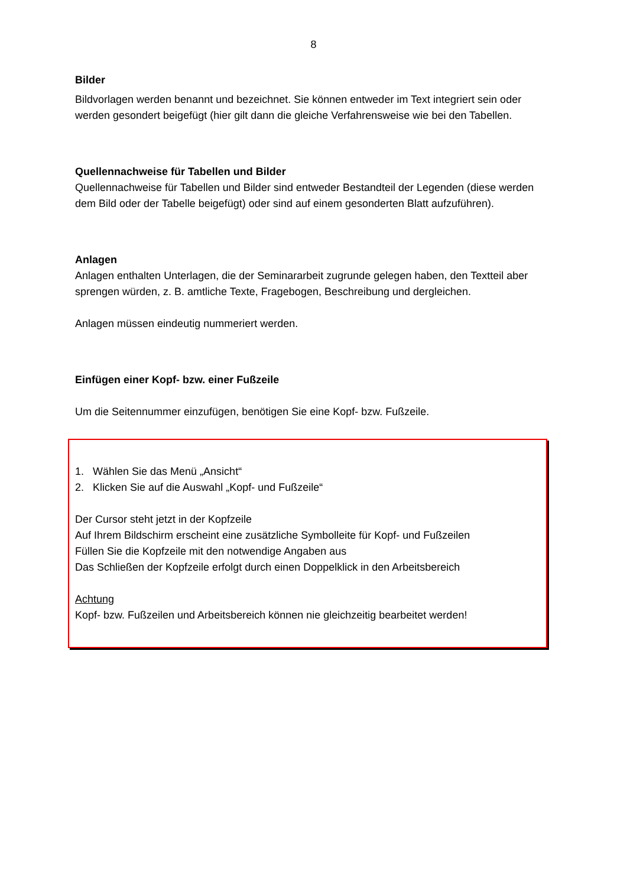8
Bilder
Bildvorlagen werden benannt und bezeichnet. Sie können entweder im Text integriert sein oder werden gesondert beigefügt (hier gilt dann die gleiche Verfahrensweise wie bei den Tabellen.
Quellennachweise für Tabellen und Bilder
Quellennachweise für Tabellen und Bilder sind entweder Bestandteil der Legenden (diese werden dem Bild oder der Tabelle beigefügt) oder sind auf einem gesonderten Blatt aufzuführen).
Anlagen
Anlagen enthalten Unterlagen, die der Seminararbeit zugrunde gelegen haben, den Textteil aber sprengen würden, z. B. amtliche Texte, Fragebogen, Beschreibung und dergleichen.
Anlagen müssen eindeutig nummeriert werden.
Einfügen einer Kopf- bzw. einer Fußzeile
Um die Seitennummer einzufügen, benötigen Sie eine Kopf- bzw. Fußzeile.
1. Wählen Sie das Menü „Ansicht“
2. Klicken Sie auf die Auswahl „Kopf- und Fußzeile“
Der Cursor steht jetzt in der Kopfzeile
Auf Ihrem Bildschirm erscheint eine zusätzliche Symbolleite für Kopf- und Fußzeilen
Füllen Sie die Kopfzeile mit den notwendige Angaben aus
Das Schließen der Kopfzeile erfolgt durch einen Doppelklick in den Arbeitsbereich
Achtung
Kopf- bzw. Fußzeilen und Arbeitsbereich können nie gleichzeitig bearbeitet werden!